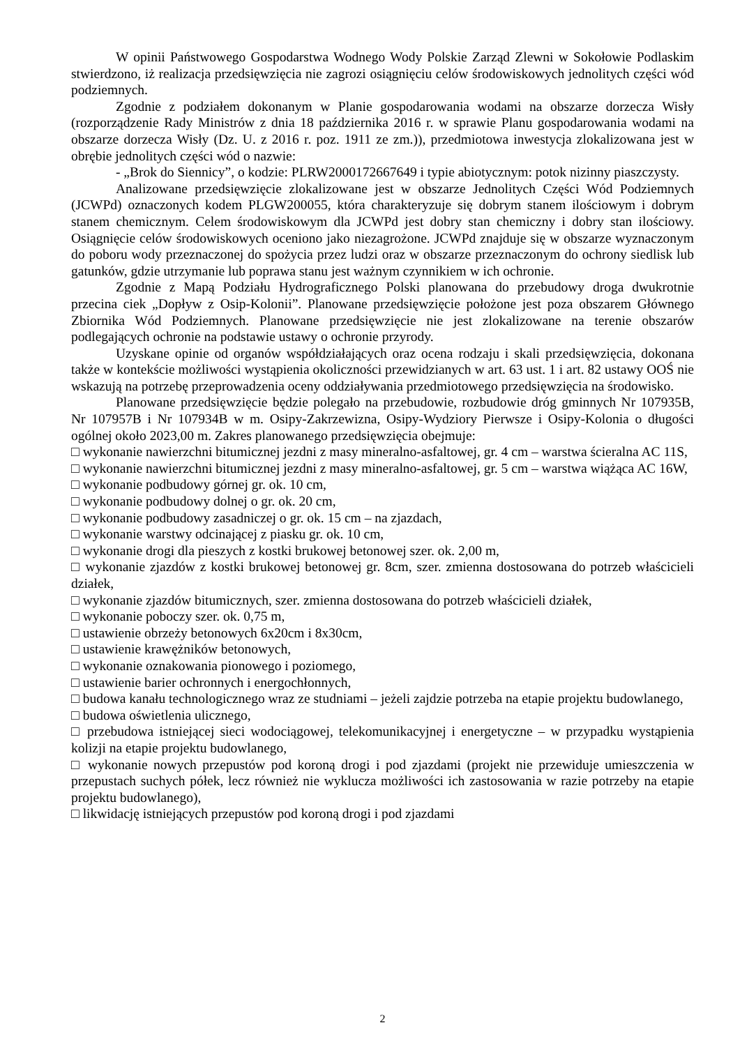W opinii Państwowego Gospodarstwa Wodnego Wody Polskie Zarząd Zlewni w Sokołowie Podlaskim stwierdzono, iż realizacja przedsięwzięcia nie zagrozi osiągnięciu celów środowiskowych jednolitych części wód podziemnych.
Zgodnie z podziałem dokonanym w Planie gospodarowania wodami na obszarze dorzecza Wisły (rozporządzenie Rady Ministrów z dnia 18 października 2016 r. w sprawie Planu gospodarowania wodami na obszarze dorzecza Wisły (Dz. U. z 2016 r. poz. 1911 ze zm.)), przedmiotowa inwestycja zlokalizowana jest w obrębie jednolitych części wód o nazwie:
- „Brok do Siennicy”, o kodzie: PLRW2000172667649 i typie abiotycznym: potok nizinny piaszczysty.
Analizowane przedsięwzięcie zlokalizowane jest w obszarze Jednolitych Części Wód Podziemnych (JCWPd) oznaczonych kodem PLGW200055, która charakteryzuje się dobrym stanem ilościowym i dobrym stanem chemicznym. Celem środowiskowym dla JCWPd jest dobry stan chemiczny i dobry stan ilościowy. Osiągnięcie celów środowiskowych oceniono jako niezagrożone. JCWPd znajduje się w obszarze wyznaczonym do poboru wody przeznaczonej do spożycia przez ludzi oraz w obszarze przeznaczonym do ochrony siedlisk lub gatunków, gdzie utrzymanie lub poprawa stanu jest ważnym czynnikiem w ich ochronie.
Zgodnie z Mapą Podziału Hydrograficznego Polski planowana do przebudowy droga dwukrotnie przecina ciek „Dopływ z Osip-Kolonii”. Planowane przedsięwzięcie położone jest poza obszarem Głównego Zbiornika Wód Podziemnych. Planowane przedsięwzięcie nie jest zlokalizowane na terenie obszarów podlegających ochronie na podstawie ustawy o ochronie przyrody.
Uzyskane opinie od organów współdziałających oraz ocena rodzaju i skali przedsięwzięcia, dokonana także w kontekście możliwości wystąpienia okoliczności przewidzianych w art. 63 ust. 1 i art. 82 ustawy OOŚ nie wskazują na potrzebę przeprowadzenia oceny oddziaływania przedmiotowego przedsięwzięcia na środowisko.
Planowane przedsięwzięcie będzie polegało na przebudowie, rozbudowie dróg gminnych Nr 107935B, Nr 107957B i Nr 107934B w m. Osipy-Zakrzewizna, Osipy-Wydziory Pierwsze i Osipy-Kolonia o długości ogólnej około 2023,00 m. Zakres planowanego przedsięwzięcia obejmuje:
□ wykonanie nawierzchni bitumicznej jezdni z masy mineralno-asfaltowej, gr. 4 cm – warstwa ścieralna AC 11S,
□ wykonanie nawierzchni bitumicznej jezdni z masy mineralno-asfaltowej, gr. 5 cm – warstwa wiążąca AC 16W,
□ wykonanie podbudowy górnej gr. ok. 10 cm,
□ wykonanie podbudowy dolnej o gr. ok. 20 cm,
□ wykonanie podbudowy zasadniczej o gr. ok. 15 cm – na zjazdach,
□ wykonanie warstwy odcinającej z piasku gr. ok. 10 cm,
□ wykonanie drogi dla pieszych z kostki brukowej betonowej szer. ok. 2,00 m,
□ wykonanie zjazdów z kostki brukowej betonowej gr. 8cm, szer. zmienna dostosowana do potrzeb właścicieli działek,
□ wykonanie zjazdów bitumicznych, szer. zmienna dostosowana do potrzeb właścicieli działek,
□ wykonanie poboczy szer. ok. 0,75 m,
□ ustawienie obrzeży betonowych 6x20cm i 8x30cm,
□ ustawienie krawężników betonowych,
□ wykonanie oznakowania pionowego i poziomego,
□ ustawienie barier ochronnych i energochłonnych,
□ budowa kanału technologicznego wraz ze studniami – jeżeli zajdzie potrzeba na etapie projektu budowlanego,
□ budowa oświetlenia ulicznego,
□ przebudowa istniejącej sieci wodociągowej, telekomunikacyjnej i energetyczne – w przypadku wystąpienia kolizji na etapie projektu budowlanego,
□ wykonanie nowych przepustów pod koroną drogi i pod zjazdami (projekt nie przewiduje umieszczenia w przepustach suchych półek, lecz również nie wyklucza możliwości ich zastosowania w razie potrzeby na etapie projektu budowlanego),
□ likwidację istniejących przepustów pod koroną drogi i pod zjazdami
2